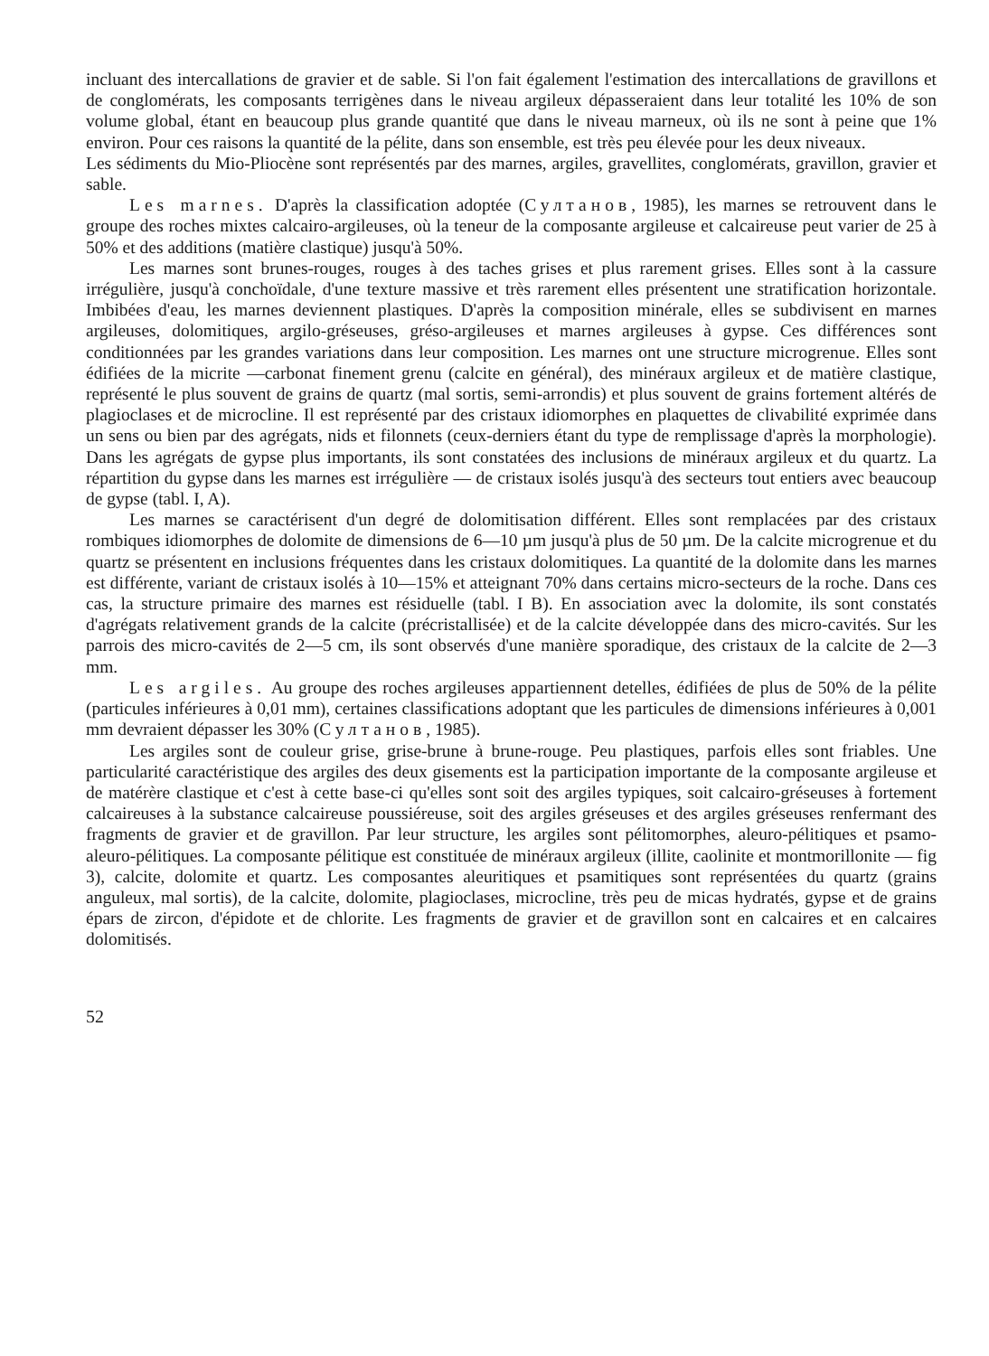incluant des intercallations de gravier et de sable. Si l'on fait également l'estimation des intercallations de gravillons et de conglomérats, les composants terrigènes dans le niveau argileux dépasseraient dans leur totalité les 10% de son volume global, étant en beaucoup plus grande quantité que dans le niveau marneux, où ils ne sont à peine que 1% environ. Pour ces raisons la quantité de la pélite, dans son ensemble, est très peu élevée pour les deux niveaux.
Les sédiments du Mio-Pliocène sont représentés par des marnes, argiles, gravellites, conglomérats, gravillon, gravier et sable.
Les marnes. D'après la classification adoptée (Султанов, 1985), les marnes se retrouvent dans le groupe des roches mixtes calcairo-argileuses, où la teneur de la composante argileuse et calcaireuse peut varier de 25 à 50% et des additions (matière clastique) jusqu'à 50%.
Les marnes sont brunes-rouges, rouges à des taches grises et plus rarement grises. Elles sont à la cassure irrégulière, jusqu'à conchoïdale, d'une texture massive et très rarement elles présentent une stratification horizontale. Imbibées d'eau, les marnes deviennent plastiques. D'après la composition minérale, elles se subdivisent en marnes argileuses, dolomitiques, argilo-gréseuses, gréso-argileuses et marnes argileuses à gypse. Ces différences sont conditionnées par les grandes variations dans leur composition. Les marnes ont une structure microgrenue. Elles sont édifiées de la micrite —carbonat finement grenu (calcite en général), des minéraux argileux et de matière clastique, représenté le plus souvent de grains de quartz (mal sortis, semi-arrondis) et plus souvent de grains fortement altérés de plagioclases et de microcline. Il est représenté par des cristaux idiomorphes en plaquettes de clivabilité exprimée dans un sens ou bien par des agrégats, nids et filonnets (ceux-derniers étant du type de remplissage d'après la morphologie). Dans les agrégats de gypse plus importants, ils sont constatées des inclusions de minéraux argileux et du quartz. La répartition du gypse dans les marnes est irrégulière — de cristaux isolés jusqu'à des secteurs tout entiers avec beaucoup de gypse (tabl. I, A).
Les marnes se caractérisent d'un degré de dolomitisation différent. Elles sont remplacées par des cristaux rombiques idiomorphes de dolomite de dimensions de 6—10 µm jusqu'à plus de 50 µm. De la calcite microgrenue et du quartz se présentent en inclusions fréquentes dans les cristaux dolomitiques. La quantité de la dolomite dans les marnes est différente, variant de cristaux isolés à 10—15% et atteignant 70% dans certains micro-secteurs de la roche. Dans ces cas, la structure primaire des marnes est résiduelle (tabl. I B). En association avec la dolomite, ils sont constatés d'agrégats relativement grands de la calcite (précristallisée) et de la calcite développée dans des micro-cavités. Sur les parrois des micro-cavités de 2—5 cm, ils sont observés d'une manière sporadique, des cristaux de la calcite de 2—3 mm.
Les argiles. Au groupe des roches argileuses appartiennent detelles, édifiées de plus de 50% de la pélite (particules inférieures à 0,01 mm), certaines classifications adoptant que les particules de dimensions inférieures à 0,001 mm devraient dépasser les 30% (Султанов, 1985).
Les argiles sont de couleur grise, grise-brune à brune-rouge. Peu plastiques, parfois elles sont friables. Une particularité caractéristique des argiles des deux gisements est la participation importante de la composante argileuse et de matérère clastique et c'est à cette base-ci qu'elles sont soit des argiles typiques, soit calcairo-gréseuses à fortement calcaireuses à la substance calcaireuse poussiéreuse, soit des argiles gréseuses et des argiles gréseuses renfermant des fragments de gravier et de gravillon. Par leur structure, les argiles sont pélitomorphes, aleuro-pélitiques et psamo-aleuro-pélitiques. La composante pélitique est constituée de minéraux argileux (illite, caolinite et montmorillonite — fig 3), calcite, dolomite et quartz. Les composantes aleuritiques et psamitiques sont représentées du quartz (grains anguleux, mal sortis), de la calcite, dolomite, plagioclases, microcline, très peu de micas hydratés, gypse et de grains épars de zircon, d'épidote et de chlorite. Les fragments de gravier et de gravillon sont en calcaires et en calcaires dolomitisés.
52